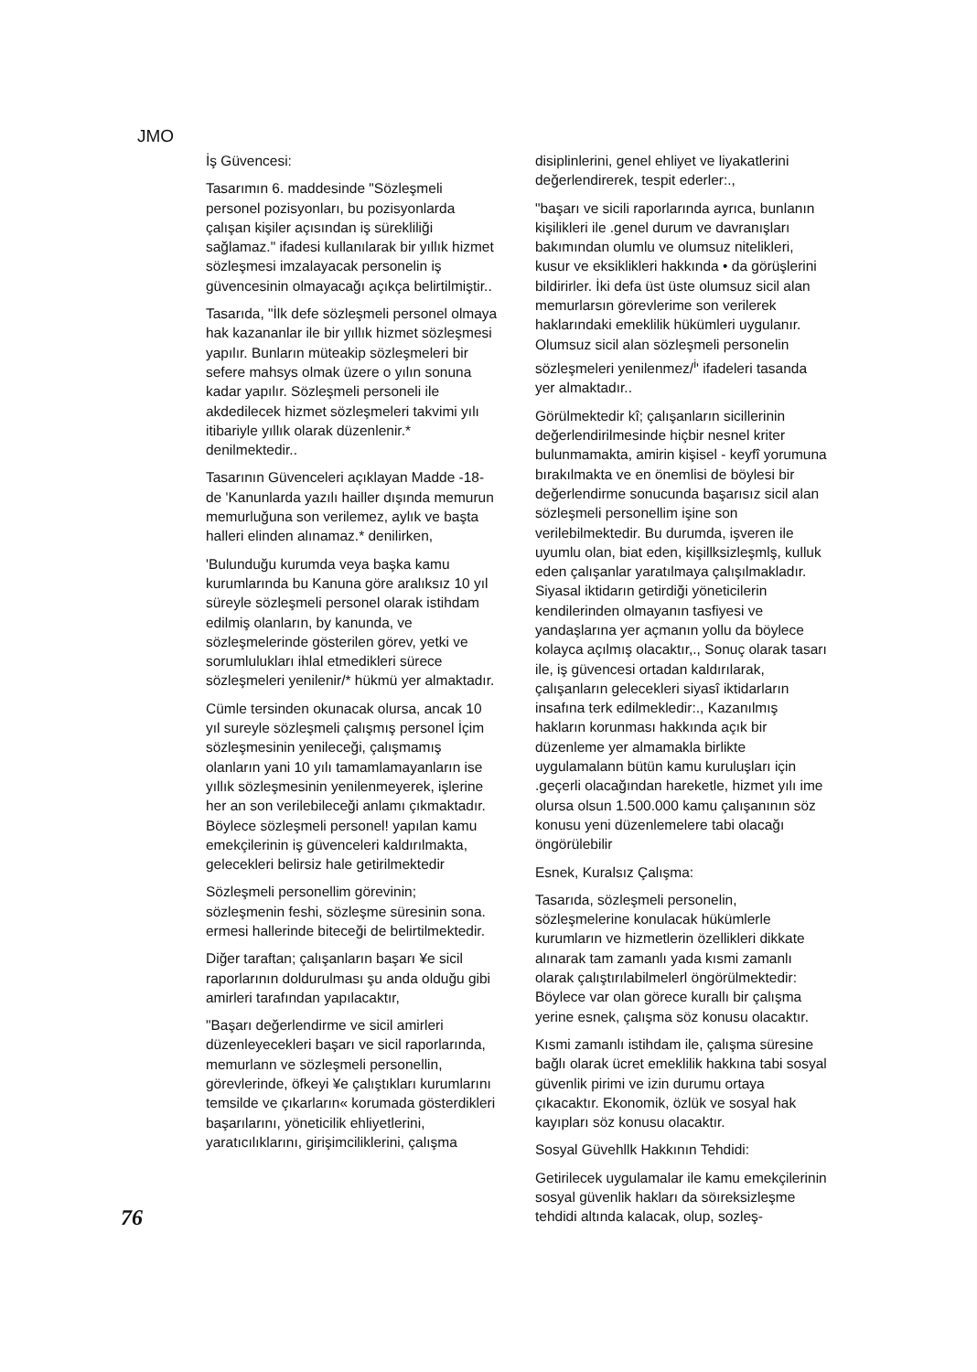JMO
İş Güvencesi:
Tasarımın 6. maddesinde "Sözleşmeli personel pozisyonları, bu pozisyonlarda çalışan kişiler açısından iş sürekliliği sağlamaz." ifadesi kullanılarak bir yıllık hizmet sözleşmesi imzalayacak personelin iş güvencesinin olmayacağı açıkça belirtilmiştir..
Tasarıda, "İlk defe sözleşmeli personel olmaya hak kazananlar ile bir yıllık hizmet sözleşmesi yapılır. Bunların müteakip sözleşmeleri bir sefere mahsys olmak üzere o yılın sonuna kadar yapılır. Sözleşmeli personeli ile akdedilecek hizmet sözleşmeleri takvimi yılı itibariyle yıllık olarak düzenlenir.* denilmektedir..
Tasarının Güvenceleri açıklayan Madde -18- de 'Kanunlarda yazılı hailler dışında memurun memurluğuna son verilemez, aylık ve başta halleri elinden alınamaz.* denilirken,
'Bulunduğu kurumda veya başka kamu kurumlarında bu Kanuna göre aralıksız 10 yıl süreyle sözleşmeli personel olarak istihdam edilmiş olanların, by kanunda, ve sözleşmelerinde gösterilen görev, yetki ve sorumlulukları ihlal etmedikleri sürece sözleşmeleri yenilenir/* hükmü yer almaktadır.
Cümle tersinden okunacak olursa, ancak 10 yıl sureyle sözleşmeli çalışmış personel İçim sözleşmesinin yenileceği, çalışmamış olanların yani 10 yılı tamamlamayanların ise yıllık sözleşmesinin yenilenmeyerek, işlerine her an son verilebileceği anlamı çıkmaktadır. Böylece sözleşmeli personel! yapılan kamu emekçilerinin iş güvenceleri kaldırılmakta, gelecekleri belirsiz hale getirilmektedir
Sözleşmeli personellim görevinin; sözleşmenin feshi, sözleşme süresinin sona. ermesi hallerinde biteceği de belirtilmektedir.
Diğer taraftan; çalışanların başarı ¥e sicil raporlarının doldurulması şu anda olduğu gibi amirleri tarafından yapılacaktır,
"Başarı değerlendirme ve sicil amirleri düzenleyecekleri başarı ve sicil raporlarında, memurlann ve sözleşmeli personellin, görevlerinde, öfkeyi ¥e çalıştıkları kurumlarını temsilde ve çıkarların« korumada gösterdikleri başarılarını, yöneticilik ehliyetlerini, yaratıcılıklarını, girişimciliklerini, çalışma
disiplinlerini, genel ehliyet ve liyakatlerini değerlendirerek, tespit ederler:.,
"başarı ve sicili raporlarında ayrıca, bunlanın kişilikleri ile .genel durum ve davranışları bakımından olumlu ve olumsuz nitelikleri, kusur ve eksiklikleri hakkında • da görüşlerini bildirirler. İki defa üst üste olumsuz sicil alan memurlarsın görevlerime son verilerek haklarındaki emeklilik hükümleri uygulanır. Olumsuz sicil alan sözleşmeli personelin sözleşmeleri yenilenmez/<sup>i</sup>' ifadeleri tasanda yer almaktadır..
Görülmektedir kî; çalışanların sicillerinin değerlendirilmesinde hiçbir nesnel kriter bulunmamakta, amirin kişisel - keyfî yorumuna bırakılmakta ve en önemlisi de böylesi bir değerlendirme sonucunda başarısız sicil alan sözleşmeli personellim işine son verilebilmektedir. Bu durumda, işveren ile uyumlu olan, biat eden, kişillksizleşmlş, kulluk eden çalışanlar yaratılmaya çalışılmakladır. Siyasal iktidarın getirdiği yöneticilerin kendilerinden olmayanın tasfiyesi ve yandaşlarına yer açmanın yollu da böylece kolayca açılmış olacaktır,., Sonuç olarak tasarı ile, iş güvencesi ortadan kaldırılarak, çalışanların gelecekleri siyasî iktidarların insafına terk edilmekledir:., Kazanılmış hakların korunması hakkında açık bir düzenleme yer almamakla birlikte uygulamalann bütün kamu kuruluşları için .geçerli olacağından hareketle, hizmet yılı ime olursa olsun 1.500.000 kamu çalışanının söz konusu yeni düzenlemelere tabi olacağı öngörülebilir
Esnek, Kuralsız Çalışma:
Tasarıda, sözleşmeli personelin, sözleşmelerine konulacak hükümlerle kurumların ve hizmetlerin özellikleri dikkate alınarak tam zamanlı yada kısmi zamanlı olarak çalıştırılabilmelerl öngörülmektedir: Böylece var olan görece kurallı bir çalışma yerine esnek, çalışma söz konusu olacaktır.
Kısmi zamanlı istihdam ile, çalışma süresine bağlı olarak ücret emeklilik hakkına tabi sosyal güvenlik pirimi ve izin durumu ortaya çıkacaktır. Ekonomik, özlük ve sosyal hak kayıpları söz konusu olacaktır.
Sosyal Güvehllk Hakkının Tehdidi:
Getirilecek uygulamalar ile kamu emekçilerinin sosyal güvenlik hakları da söıreksizleşme tehdidi altında kalacak, olup, sozleş-
76